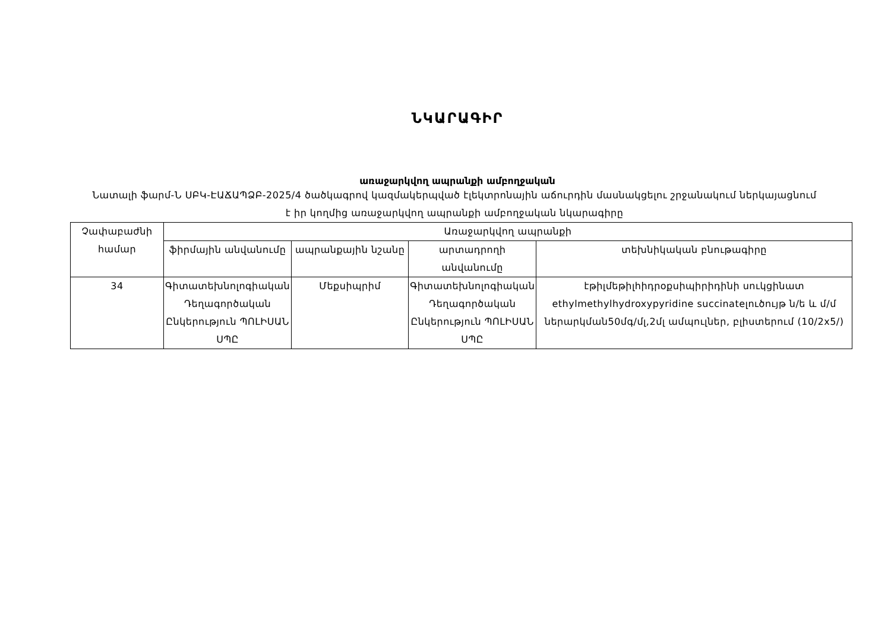ՆԿԱՐԱԳԻՐ
առաջարկվող ապրանքի ամբողջական
Նատալի ֆարմ-Ն ՍԲԿ-ԷԱՃԱՊՁԲ-2025/4 ծածկագրով կազմակերպված էլեկտրոնային աճուրդին մասնակցելու շրջանակում ներկայացնում է իր կողմից առաջարկվող ապրանքի ամբողջական նկարագիրը
| Չափաբաժնի համար | Առաջարկվող ապրանքի | | | |
| --- | --- | --- | --- | --- |
| | ֆիրմային անվանումը | ապրանքային նշանը | արտադրողի անվանումը | տեխնիկական բնութագիրը |
| 34 | Գիտատեխնոլոգիական Դեղագործական Ընկերություն ՊՈԼԻՍԱՆ ՍՊԸ | Մեքսիպրիմ | Գիտատեխնոլոգիական Դեղագործական Ընկերություն ՊՈԼԻՍԱՆ ՍՊԸ | էթիլմեթիլհիդրօքսիպիրիդինի սուկցինատ ethylmethylhydroxypyridine succinateլուծույթ ն/ե և մ/մ ներարկման50մգ/մլ,2մլ ամպուլներ, բլիստերում (10/2x5/) |